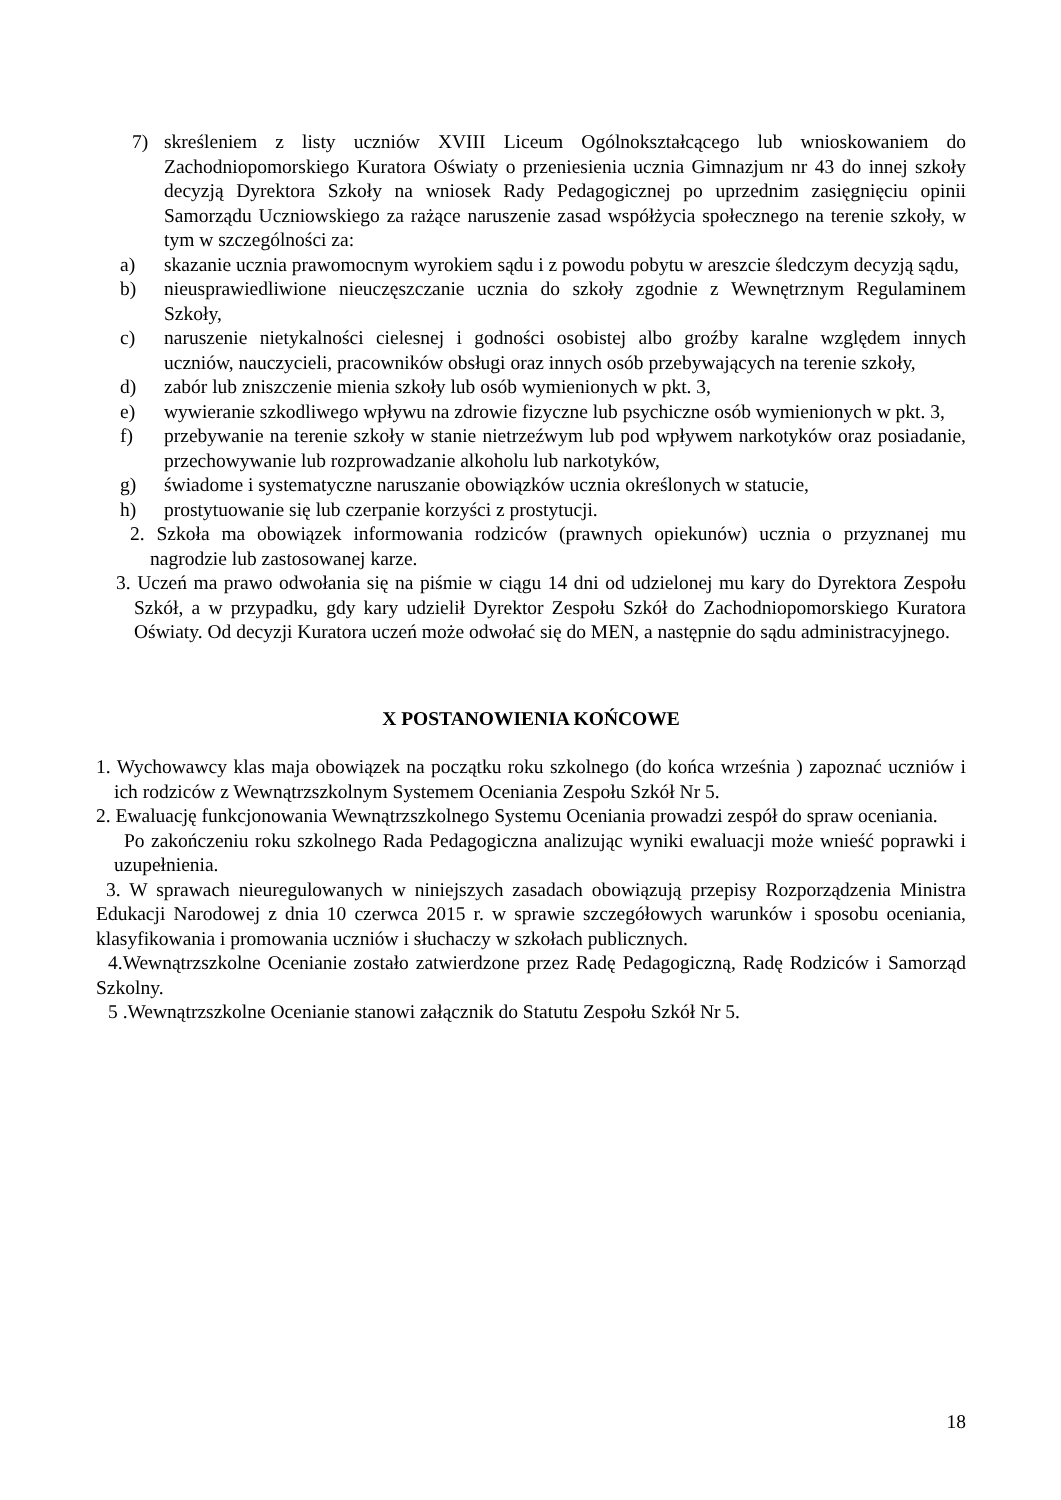7) skreśleniem z listy uczniów XVIII Liceum Ogólnokształcącego lub wnioskowaniem do Zachodniopomorskiego Kuratora Oświaty o przeniesienia ucznia Gimnazjum nr 43 do innej szkoły decyzją Dyrektora Szkoły na wniosek Rady Pedagogicznej po uprzednim zasięgnięciu opinii Samorządu Uczniowskiego za rażące naruszenie zasad współżycia społecznego na terenie szkoły, w tym w szczególności za:
a) skazanie ucznia prawomocnym wyrokiem sądu i z powodu pobytu w areszcie śledczym decyzją sądu,
b) nieusprawiedliwione nieuczęszczanie ucznia do szkoły zgodnie z Wewnętrznym Regulaminem Szkoły,
c) naruszenie nietykalności cielesnej i godności osobistej albo groźby karalne względem innych uczniów, nauczycieli, pracowników obsługi oraz innych osób przebywających na terenie szkoły,
d) zabór lub zniszczenie mienia szkoły lub osób wymienionych w pkt. 3,
e) wywieranie szkodliwego wpływu na zdrowie fizyczne lub psychiczne osób wymienionych w pkt. 3,
f) przebywanie na terenie szkoły w stanie nietrzeźwym lub pod wpływem narkotyków oraz posiadanie, przechowywanie lub rozprowadzanie alkoholu lub narkotyków,
g) świadome i systematyczne naruszanie obowiązków ucznia określonych w statucie,
h) prostytuowanie się lub czerpanie korzyści z prostytucji.
2. Szkoła ma obowiązek informowania rodziców (prawnych opiekunów) ucznia o przyznanej mu nagrodzie lub zastosowanej karze.
3. Uczeń ma prawo odwołania się na piśmie w ciągu 14 dni od udzielonej mu kary do Dyrektora Zespołu Szkół, a w przypadku, gdy kary udzielił Dyrektor Zespołu Szkół do Zachodniopomorskiego Kuratora Oświaty. Od decyzji Kuratora uczeń może odwołać się do MEN, a następnie do sądu administracyjnego.
X POSTANOWIENIA KOŃCOWE
1. Wychowawcy klas maja obowiązek na początku roku szkolnego (do końca września ) zapoznać uczniów i ich rodziców z Wewnątrzszkolnym Systemem Oceniania Zespołu Szkół Nr 5.
2. Ewaluację funkcjonowania Wewnątrzszkolnego Systemu Oceniania prowadzi zespół do spraw oceniania.
Po zakończeniu roku szkolnego Rada Pedagogiczna analizując wyniki ewaluacji może wnieść poprawki i uzupełnienia.
3. W sprawach nieuregulowanych w niniejszych zasadach obowiązują przepisy Rozporządzenia Ministra Edukacji Narodowej z dnia 10 czerwca 2015 r. w sprawie szczegółowych warunków i sposobu oceniania, klasyfikowania i promowania uczniów i słuchaczy w szkołach publicznych.
4.Wewnątrzszkolne Ocenianie zostało zatwierdzone przez Radę Pedagogiczną, Radę Rodziców i Samorząd Szkolny.
5 .Wewnątrzszkolne Ocenianie stanowi załącznik do Statutu Zespołu Szkół Nr 5.
18